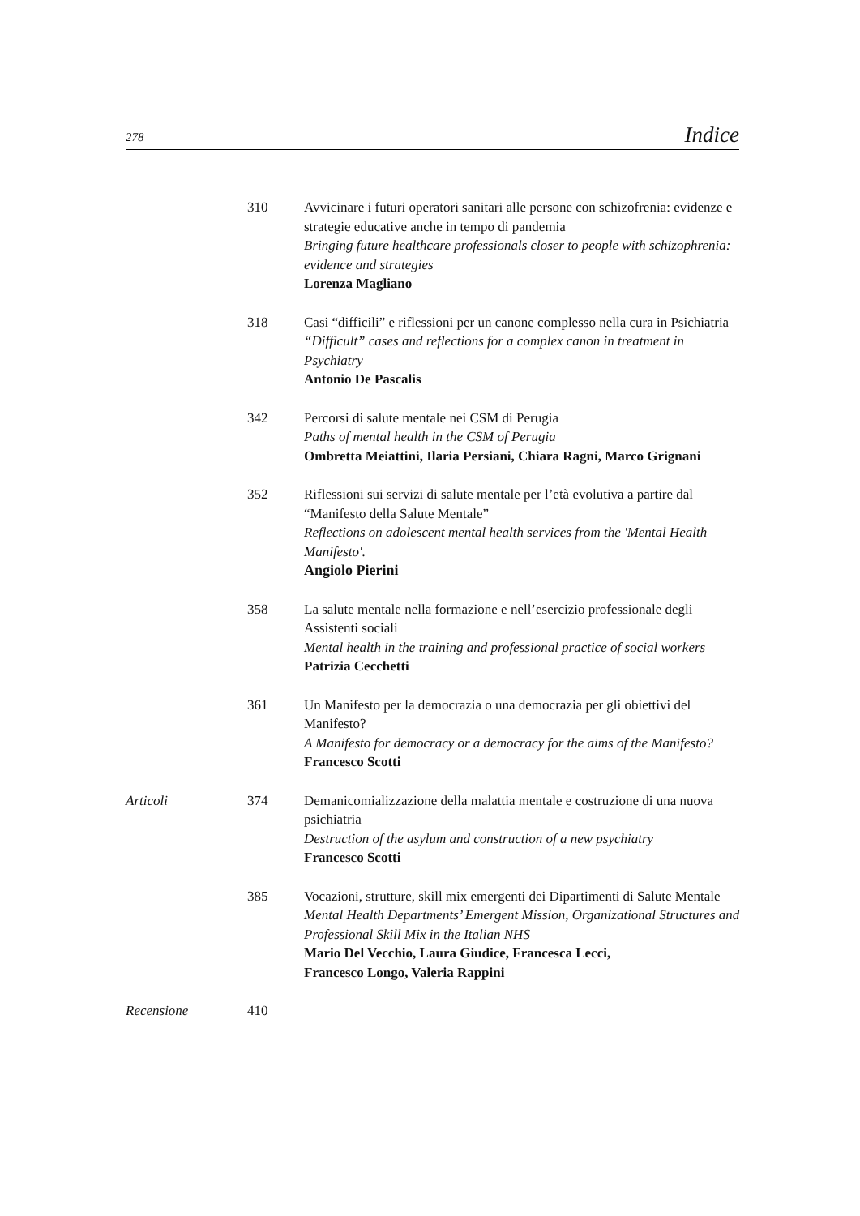278 Indice
310 Avvicinare i futuri operatori sanitari alle persone con schizofrenia: evidenze e strategie educative anche in tempo di pandemia
Bringing future healthcare professionals closer to people with schizophrenia: evidence and strategies
Lorenza Magliano
318 Casi “difficili” e riflessioni per un canone complesso nella cura in Psichiatria
“Difficult” cases and reflections for a complex canon in treatment in Psychiatry
Antonio De Pascalis
342 Percorsi di salute mentale nei CSM di Perugia
Paths of mental health in the CSM of Perugia
Ombretta Meiattini, Ilaria Persiani, Chiara Ragni, Marco Grignani
352 Riflessioni sui servizi di salute mentale per l’età evolutiva a partire dal “Manifesto della Salute Mentale”
Reflections on adolescent mental health services from the 'Mental Health Manifesto'.
Angiolo Pierini
358 La salute mentale nella formazione e nell’esercizio professionale degli Assistenti sociali
Mental health in the training and professional practice of social workers
Patrizia Cecchetti
361 Un Manifesto per la democrazia o una democrazia per gli obiettivi del Manifesto?
A Manifesto for democracy or a democracy for the aims of the Manifesto?
Francesco Scotti
Articoli 374 Demanicomializzazione della malattia mentale e costruzione di una nuova psichiatria
Destruction of the asylum and construction of a new psychiatry
Francesco Scotti
385 Vocazioni, strutture, skill mix emergenti dei Dipartimenti di Salute Mentale
Mental Health Departments’ Emergent Mission, Organizational Structures and Professional Skill Mix in the Italian NHS
Mario Del Vecchio, Laura Giudice, Francesca Lecci,
Francesco Longo, Valeria Rappini
Recensione 410